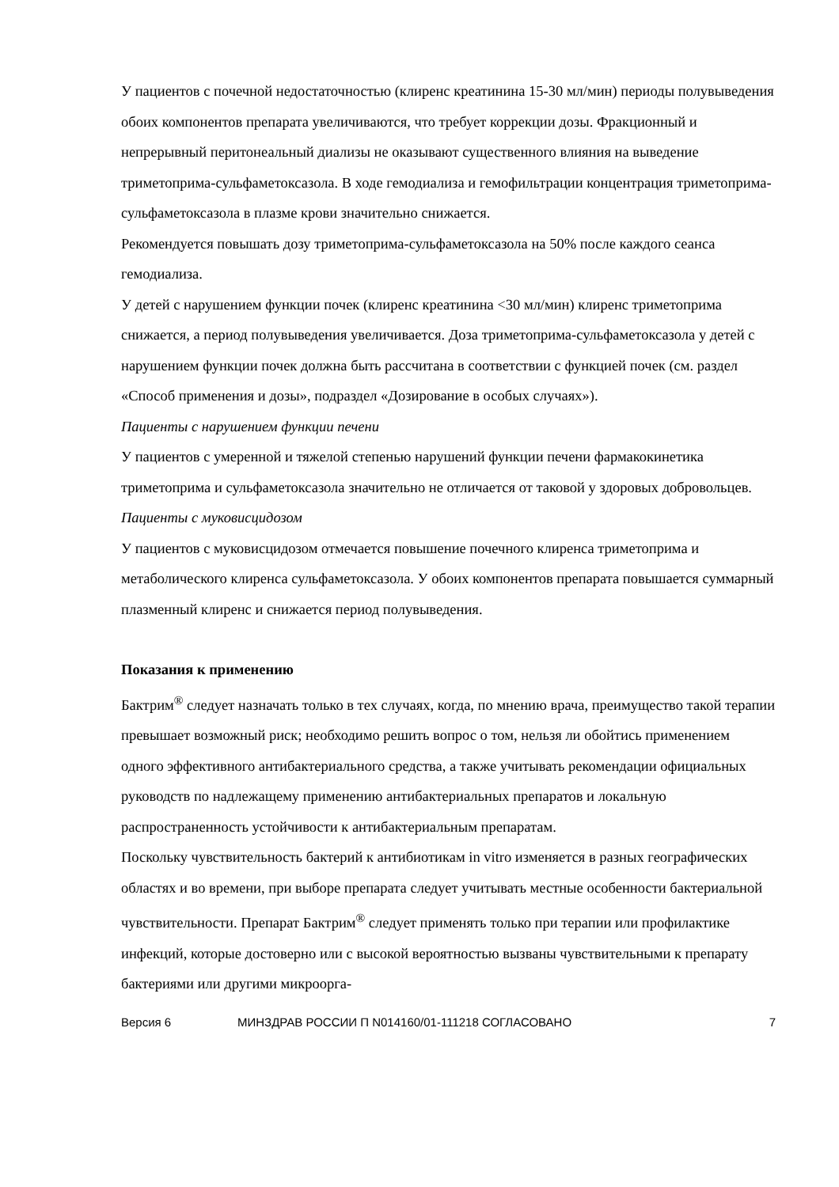У пациентов с почечной недостаточностью (клиренс креатинина 15-30 мл/мин) периоды полувыведения обоих компонентов препарата увеличиваются, что требует коррекции дозы. Фракционный и непрерывный перитонеальный диализы не оказывают существенного влияния на выведение триметоприма-сульфаметоксазола. В ходе гемодиализа и гемофильтрации концентрация триметоприма-сульфаметоксазола в плазме крови значительно снижается.
Рекомендуется повышать дозу триметоприма-сульфаметоксазола на 50% после каждого сеанса гемодиализа.
У детей с нарушением функции почек (клиренс креатинина <30 мл/мин) клиренс триметоприма снижается, а период полувыведения увеличивается. Доза триметоприма-сульфаметоксазола у детей с нарушением функции почек должна быть рассчитана в соответствии с функцией почек (см. раздел «Способ применения и дозы», подраздел «Дозирование в особых случаях»).
Пациенты с нарушением функции печени
У пациентов с умеренной и тяжелой степенью нарушений функции печени фармакокинетика триметоприма и сульфаметоксазола значительно не отличается от таковой у здоровых добровольцев.
Пациенты с муковисцидозом
У пациентов с муковисцидозом отмечается повышение почечного клиренса триметоприма и метаболического клиренса сульфаметоксазола. У обоих компонентов препарата повышается суммарный плазменный клиренс и снижается период полувыведения.
Показания к применению
Бактрим<sup>®</sup> следует назначать только в тех случаях, когда, по мнению врача, преимущество такой терапии превышает возможный риск; необходимо решить вопрос о том, нельзя ли обойтись применением одного эффективного антибактериального средства, а также учитывать рекомендации официальных руководств по надлежащему применению антибактериальных препаратов и локальную распространенность устойчивости к антибактериальным препаратам.
Поскольку чувствительность бактерий к антибиотикам in vitro изменяется в разных географических областях и во времени, при выборе препарата следует учитывать местные особенности бактериальной чувствительности. Препарат Бактрим<sup>®</sup> следует применять только при терапии или профилактике инфекций, которые достоверно или с высокой вероятностью вызваны чувствительными к препарату бактериями или другими микроорга-
Версия 6 МИНЗДРАВ РОССИИ П N014160/01-111218 СОГЛАСОВАНО 7